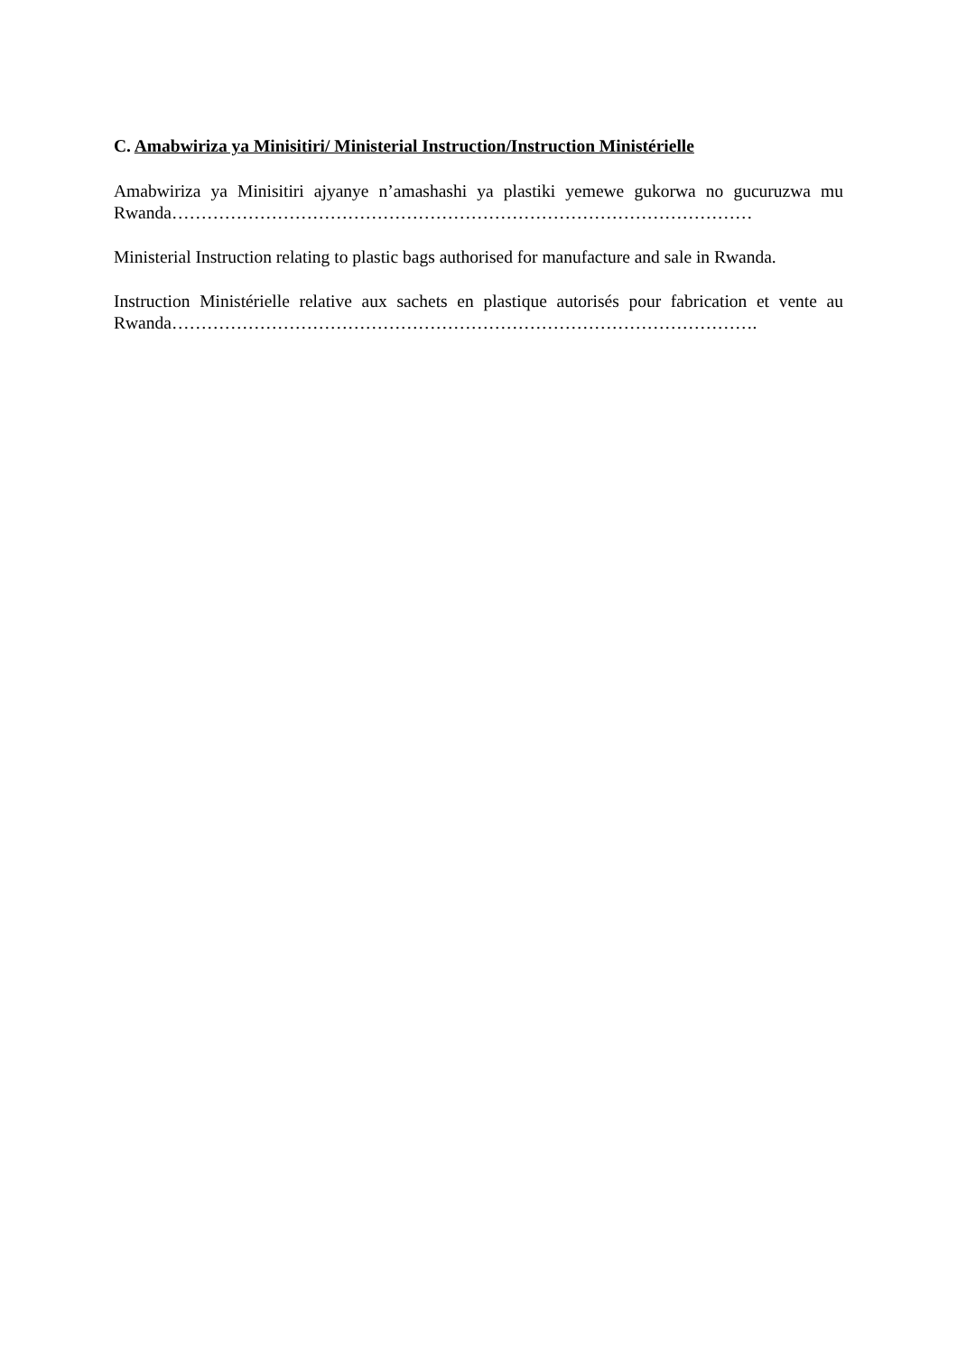C. Amabwiriza ya Minisitiri/ Ministerial Instruction/Instruction Ministérielle
Amabwiriza ya Minisitiri ajyanye n’amashashi ya plastiki yemewe gukorwa no gucuruzwa mu Rwanda………………………………………………………………………………………
Ministerial Instruction relating to plastic bags authorised for manufacture and sale in Rwanda.
Instruction Ministérielle relative aux sachets en plastique autorisés pour fabrication et vente au Rwanda……………………………………………………………………………………….